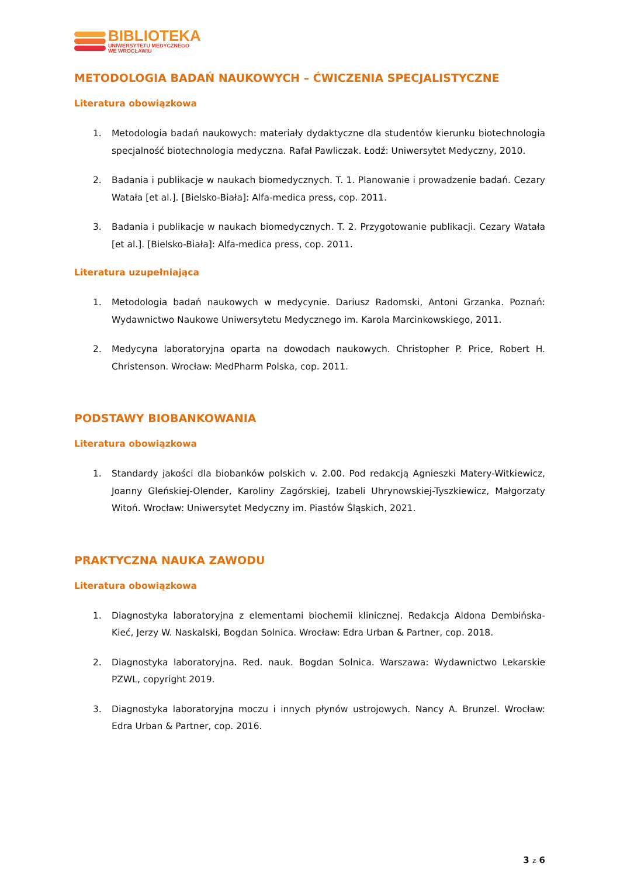BIBLIOTEKA
UNIWERSYTETU MEDYCZNEGO
WE WROCŁAWIU
METODOLOGIA BADAŃ NAUKOWYCH – ĆWICZENIA SPECJALISTYCZNE
Literatura obowiązkowa
1. Metodologia badań naukowych: materiały dydaktyczne dla studentów kierunku biotechnologia specjalność biotechnologia medyczna. Rafał Pawliczak. Łodź: Uniwersytet Medyczny, 2010.
2. Badania i publikacje w naukach biomedycznych. T. 1. Planowanie i prowadzenie badań. Cezary Watała [et al.]. [Bielsko-Biała]: Alfa-medica press, cop. 2011.
3. Badania i publikacje w naukach biomedycznych. T. 2. Przygotowanie publikacji. Cezary Watała [et al.]. [Bielsko-Biała]: Alfa-medica press, cop. 2011.
Literatura uzupełniająca
1. Metodologia badań naukowych w medycynie. Dariusz Radomski, Antoni Grzanka. Poznań: Wydawnictwo Naukowe Uniwersytetu Medycznego im. Karola Marcinkowskiego, 2011.
2. Medycyna laboratoryjna oparta na dowodach naukowych. Christopher P. Price, Robert H. Christenson. Wrocław: MedPharm Polska, cop. 2011.
PODSTAWY BIOBANKOWANIA
Literatura obowiązkowa
1. Standardy jakości dla biobanków polskich v. 2.00. Pod redakcją Agnieszki Matery-Witkiewicz, Joanny Gleńskiej-Olender, Karoliny Zagórskiej, Izabeli Uhrynowskiej-Tyszkiewicz, Małgorzaty Witoń. Wrocław: Uniwersytet Medyczny im. Piastów Śląskich, 2021.
PRAKTYCZNA NAUKA ZAWODU
Literatura obowiązkowa
1. Diagnostyka laboratoryjna z elementami biochemii klinicznej. Redakcja Aldona Dembińska-Kieć, Jerzy W. Naskalski, Bogdan Solnica. Wrocław: Edra Urban & Partner, cop. 2018.
2. Diagnostyka laboratoryjna. Red. nauk. Bogdan Solnica. Warszawa: Wydawnictwo Lekarskie PZWL, copyright 2019.
3. Diagnostyka laboratoryjna moczu i innych płynów ustrojowych. Nancy A. Brunzel. Wrocław: Edra Urban & Partner, cop. 2016.
3 z 6